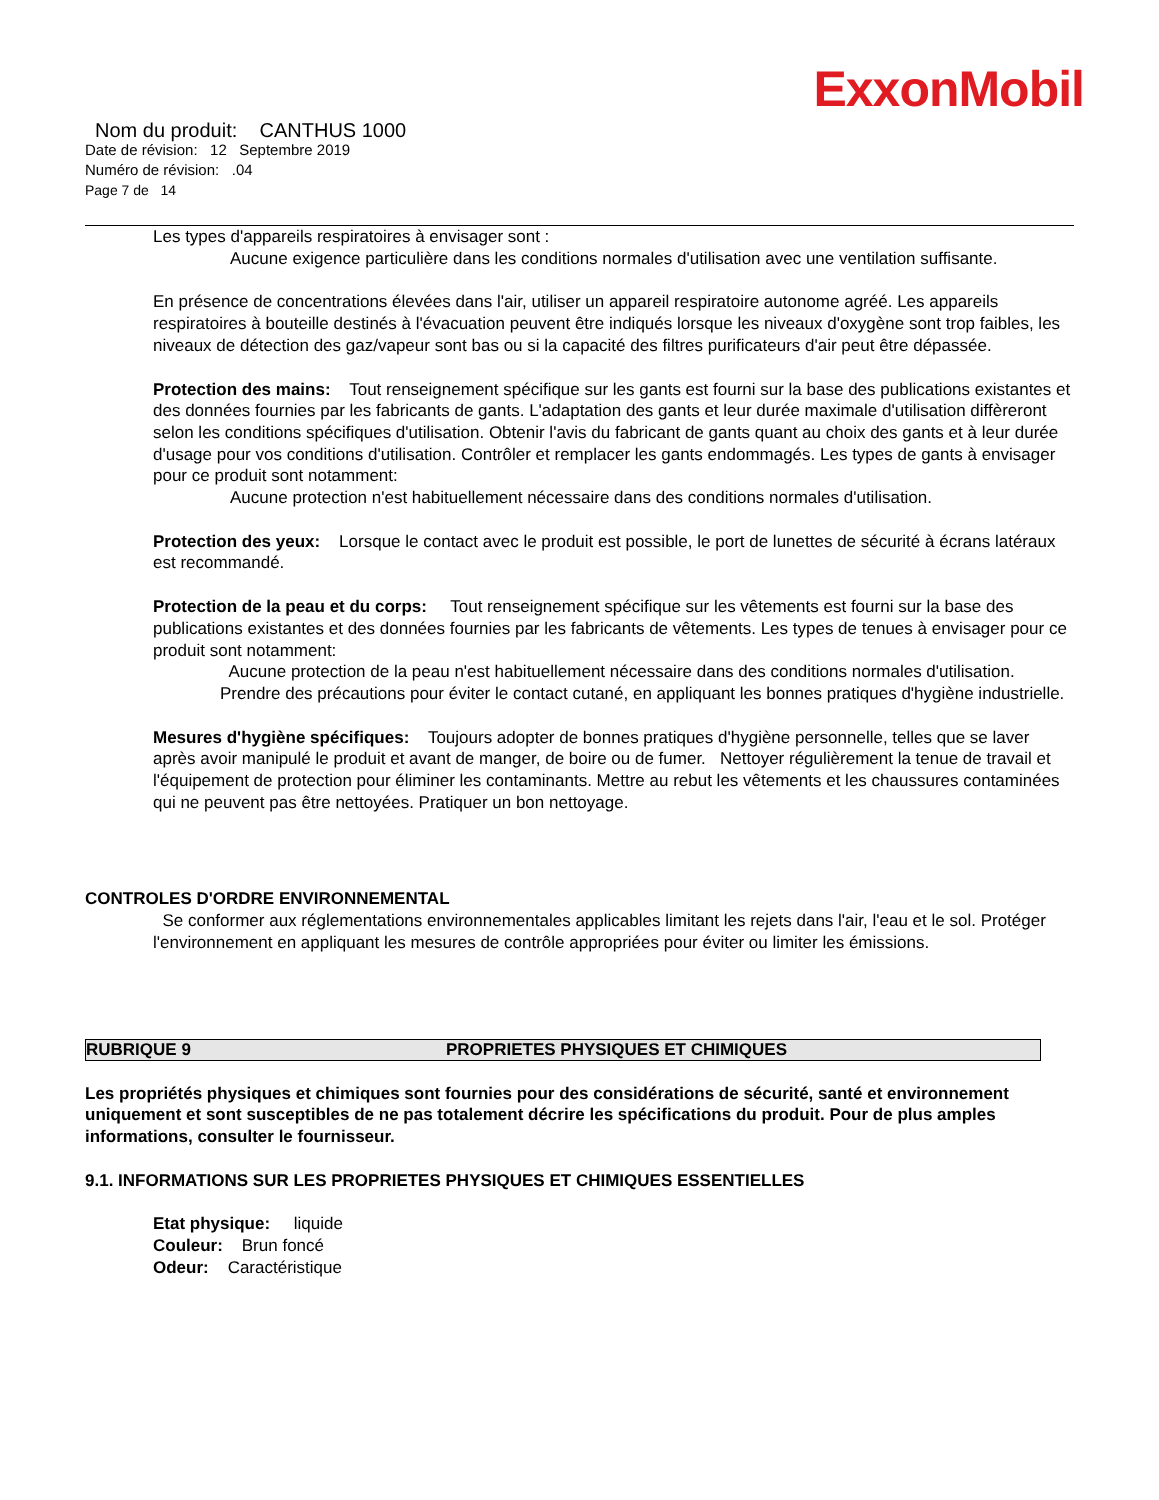ExxonMobil
Nom du produit: CANTHUS 1000
Date de révision: 12 Septembre 2019
Numéro de révision: .04
Page 7 de 14
Les types d'appareils respiratoires à envisager sont :
Aucune exigence particulière dans les conditions normales d'utilisation avec une ventilation suffisante.
En présence de concentrations élevées dans l'air, utiliser un appareil respiratoire autonome agréé. Les appareils respiratoires à bouteille destinés à l'évacuation peuvent être indiqués lorsque les niveaux d'oxygène sont trop faibles, les niveaux de détection des gaz/vapeur sont bas ou si la capacité des filtres purificateurs d'air peut être dépassée.
Protection des mains: Tout renseignement spécifique sur les gants est fourni sur la base des publications existantes et des données fournies par les fabricants de gants. L'adaptation des gants et leur durée maximale d'utilisation diffèreront selon les conditions spécifiques d'utilisation. Obtenir l'avis du fabricant de gants quant au choix des gants et à leur durée d'usage pour vos conditions d'utilisation. Contrôler et remplacer les gants endommagés. Les types de gants à envisager pour ce produit sont notamment:
Aucune protection n'est habituellement nécessaire dans des conditions normales d'utilisation.
Protection des yeux: Lorsque le contact avec le produit est possible, le port de lunettes de sécurité à écrans latéraux est recommandé.
Protection de la peau et du corps: Tout renseignement spécifique sur les vêtements est fourni sur la base des publications existantes et des données fournies par les fabricants de vêtements. Les types de tenues à envisager pour ce produit sont notamment:
Aucune protection de la peau n'est habituellement nécessaire dans des conditions normales d'utilisation. Prendre des précautions pour éviter le contact cutané, en appliquant les bonnes pratiques d'hygiène industrielle.
Mesures d'hygiène spécifiques: Toujours adopter de bonnes pratiques d'hygiène personnelle, telles que se laver après avoir manipulé le produit et avant de manger, de boire ou de fumer. Nettoyer régulièrement la tenue de travail et l'équipement de protection pour éliminer les contaminants. Mettre au rebut les vêtements et les chaussures contaminées qui ne peuvent pas être nettoyées. Pratiquer un bon nettoyage.
CONTROLES D'ORDRE ENVIRONNEMENTAL
Se conformer aux réglementations environnementales applicables limitant les rejets dans l'air, l'eau et le sol. Protéger l'environnement en appliquant les mesures de contrôle appropriées pour éviter ou limiter les émissions.
RUBRIQUE 9 PROPRIETES PHYSIQUES ET CHIMIQUES
Les propriétés physiques et chimiques sont fournies pour des considérations de sécurité, santé et environnement uniquement et sont susceptibles de ne pas totalement décrire les spécifications du produit. Pour de plus amples informations, consulter le fournisseur.
9.1. INFORMATIONS SUR LES PROPRIETES PHYSIQUES ET CHIMIQUES ESSENTIELLES
Etat physique: liquide
Couleur: Brun foncé
Odeur: Caractéristique